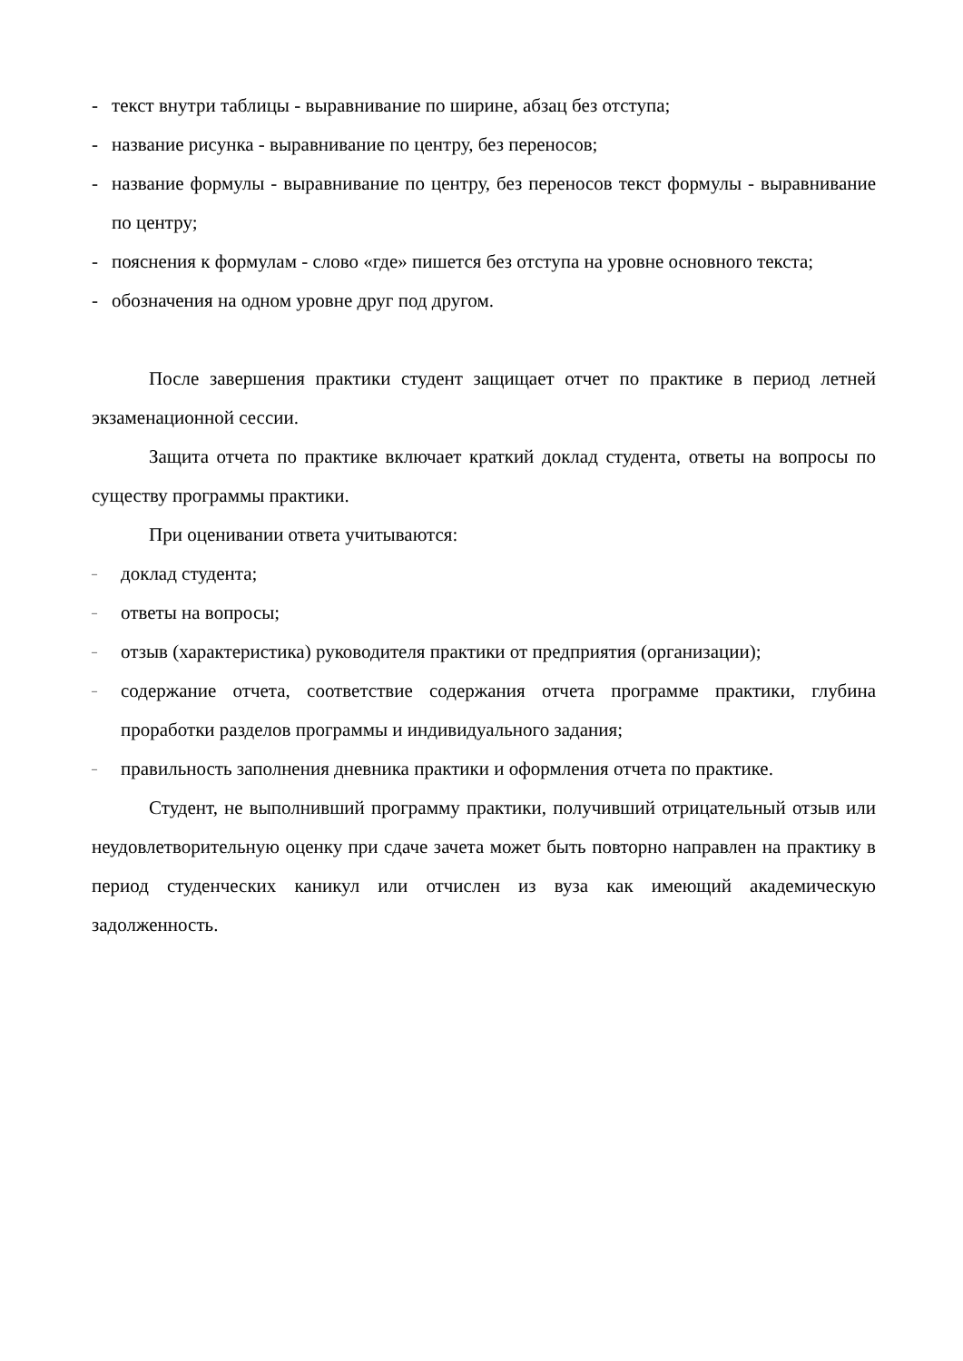- текст внутри таблицы - выравнивание по ширине, абзац без отступа;
- название рисунка - выравнивание по центру, без переносов;
- название формулы - выравнивание по центру, без переносов текст формулы - выравнивание по центру;
- пояснения к формулам - слово «где» пишется без отступа на уровне основного текста;
- обозначения на одном уровне друг под другом.
После завершения практики студент защищает отчет по практике в период летней экзаменационной сессии.
Защита отчета по практике включает краткий доклад студента, ответы на вопросы по существу программы практики.
При оценивании ответа учитываются:
– доклад студента;
– ответы на вопросы;
– отзыв (характеристика) руководителя практики от предприятия (организации);
– содержание отчета, соответствие содержания отчета программе практики, глубина проработки разделов программы и индивидуального задания;
– правильность заполнения дневника практики и оформления отчета по практике.
Студент, не выполнивший программу практики, получивший отрицательный отзыв или неудовлетворительную оценку при сдаче зачета может быть повторно направлен на практику в период студенческих каникул или отчислен из вуза как имеющий академическую задолженность.